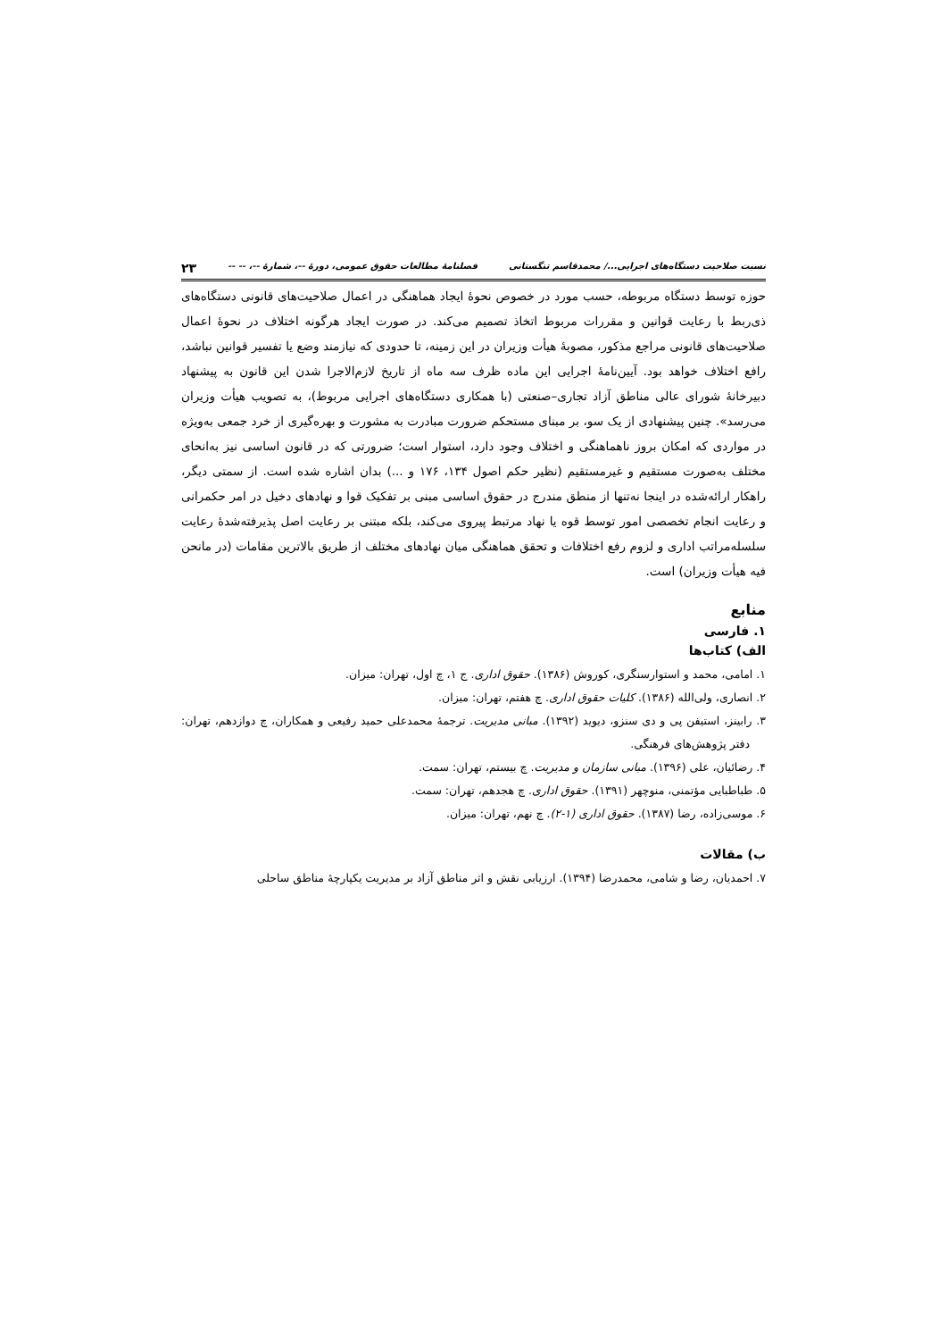نسبت صلاحیت دستگاه‌های اجرایی.../ محمدقاسم تنگستانی فصلنامهٔ مطالعات حقوق عمومی، دورهٔ --، شمارهٔ --، -- -- ۲۳
حوزه توسط دستگاه مربوطه، حسب مورد در خصوص نحوهٔ ایجاد هماهنگی در اعمال صلاحیت‌های قانونی دستگاه‌های ذی‌ربط با رعایت قوانین و مقررات مربوط اتخاذ تصمیم می‌کند. در صورت ایجاد هرگونه اختلاف در نحوهٔ اعمال صلاحیت‌های قانونی مراجع مذکور، مصوبهٔ هیأت وزیران در این زمینه، تا حدودی که نیازمند وضع یا تفسیر قوانین نباشد، رافع اختلاف خواهد بود. آیین‌نامهٔ اجرایی این ماده ظرف سه ماه از تاریخ لازم‌الاجرا شدن این قانون به پیشنهاد دبیرخانهٔ شورای عالی مناطق آزاد تجاری–صنعتی (با همکاری دستگاه‌های اجرایی مربوط)، به تصویب هیأت وزیران می‌رسد». چنین پیشنهادی از یک سو، بر مبنای مستحکم ضرورت مبادرت به مشورت و بهره‌گیری از خرد جمعی به‌ویژه در مواردی که امکان بروز ناهماهنگی و اختلاف وجود دارد، استوار است؛ ضرورتی که در قانون اساسی نیز به‌انحای مختلف به‌صورت مستقیم و غیرمستقیم (نظیر حکم اصول ۱۳۴، ۱۷۶ و ...) بدان اشاره شده است. از سمتی دیگر، راهکار ارائه‌شده در اینجا نه‌تنها از منطق مندرج در حقوق اساسی مبنی بر تفکیک قوا و نهادهای دخیل در امر حکمرانی و رعایت انجام تخصصی امور توسط قوه یا نهاد مرتبط پیروی می‌کند، بلکه مبتنی بر رعایت اصل پذیرفته‌شدهٔ رعایت سلسله‌مراتب اداری و لزوم رفع اختلافات و تحقق هماهنگی میان نهادهای مختلف از طریق بالاترین مقامات (در مانحن فیه هیأت وزیران) است.
منابع
۱. فارسی
الف) کتاب‌ها
۱. امامی، محمد و استوارسنگری، کوروش (۱۳۸۶). حقوق اداری. ج ۱، چ اول، تهران: میزان.
۲. انصاری، ولی‌الله (۱۳۸۶). کلیات حقوق اداری. چ هفتم، تهران: میزان.
۳. رابینز، استیفن پی و دی سنزو، دیوید (۱۳۹۲). مبانی مدیریت. ترجمهٔ محمدعلی حمید رفیعی و همکاران، چ دوازدهم، تهران: دفتر پژوهش‌های فرهنگی.
۴. رضائیان، علی (۱۳۹۶). مبانی سازمان و مدیریت. چ بیستم، تهران: سمت.
۵. طباطبایی مؤتمنی، منوچهر (۱۳۹۱). حقوق اداری. چ هجدهم، تهران: سمت.
۶. موسی‌زاده، رضا (۱۳۸۷). حقوق اداری (۱-۲). چ نهم، تهران: میزان.
ب) مقالات
۷. احمدیان، رضا و شامی، محمدرضا (۱۳۹۴). ارزیابی نقش و اثر مناطق آزاد بر مدیریت یکپارچهٔ مناطق ساحلی